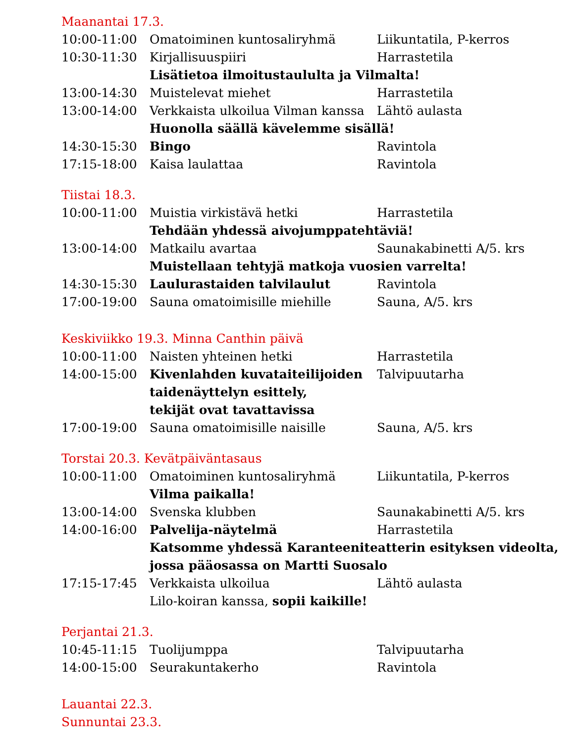Maanantai 17.3.
| 10:00-11:00 | Omatoiminen kuntosaliryhmä | Liikuntatila, P-kerros |
| 10:30-11:30 | Kirjallisuuspiiri | Harrastetila |
| | Lisätietoa ilmoitustaululta ja Vilmalta! | |
| 13:00-14:30 | Muistelevat miehet | Harrastetila |
| 13:00-14:00 | Verkkaista ulkoilua Vilman kanssa | Lähtö aulasta |
| | Huonolla säällä kävelemme sisällä! | |
| 14:30-15:30 | Bingo | Ravintola |
| 17:15-18:00 | Kaisa laulattaa | Ravintola |
Tiistai 18.3.
| 10:00-11:00 | Muistia virkistävä hetki | Harrastetila |
| | Tehdään yhdessä aivojumppatehtäviä! | |
| 13:00-14:00 | Matkailu avartaa | Saunakabinetti A/5. krs |
| | Muistellaan tehtyjä matkoja vuosien varrelta! | |
| 14:30-15:30 | Laulurastaiden talvilaulut | Ravintola |
| 17:00-19:00 | Sauna omatoimisille miehille | Sauna, A/5. krs |
Keskiviikko 19.3. Minna Canthin päivä
| 10:00-11:00 | Naisten yhteinen hetki | Harrastetila |
| 14:00-15:00 | Kivenlahden kuvataiteilijoiden taidenäyttelyn esittely, tekijät ovat tavattavissa | Talvipuutarha |
| 17:00-19:00 | Sauna omatoimisille naisille | Sauna, A/5. krs |
Torstai 20.3. Kevätpäiväntasaus
| 10:00-11:00 | Omatoiminen kuntosaliryhmä | Liikuntatila, P-kerros |
| | Vilma paikalla! | |
| 13:00-14:00 | Svenska klubben | Saunakabinetti A/5. krs |
| 14:00-16:00 | Palvelija-näytelmä | Harrastetila |
| | Katsomme yhdessä Karanteeniteatterin esityksen videolta, jossa pääosassa on Martti Suosalo | |
| 17:15-17:45 | Verkkaista ulkoilua | Lähtö aulasta |
| | Lilo-koiran kanssa, sopii kaikille! | |
Perjantai 21.3.
| 10:45-11:15 | Tuolijumppa | Talvipuutarha |
| 14:00-15:00 | Seurakuntakerho | Ravintola |
Lauantai 22.3.
Sunnuntai 23.3.